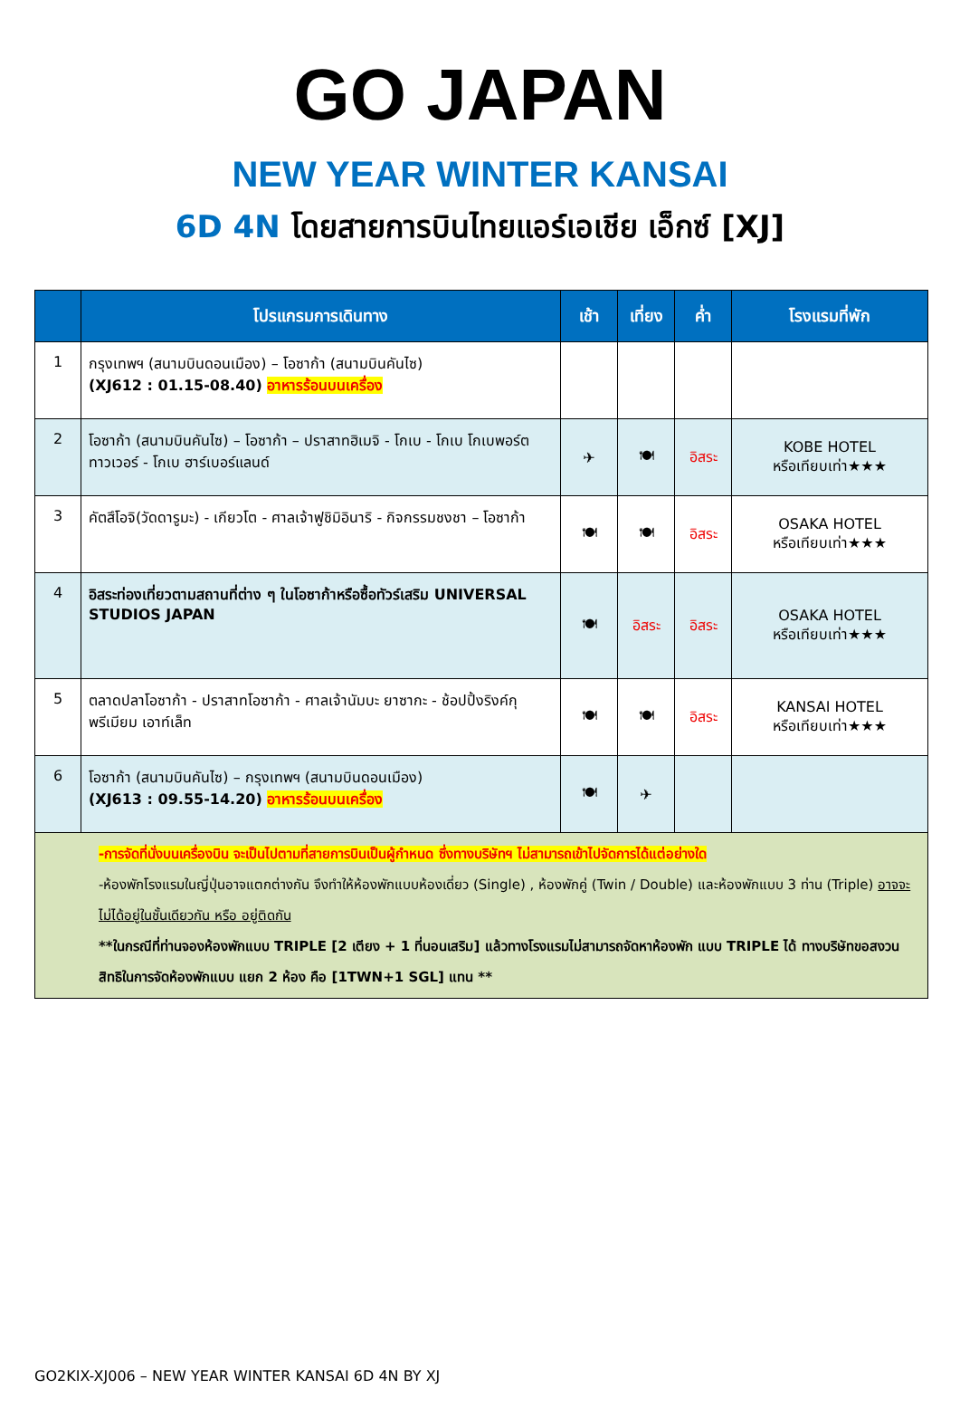GO JAPAN
NEW YEAR WINTER KANSAI
6D 4N โดยสายการบินไทยแอร์เอเชีย เอ็กซ์ [XJ]
| | โปรแกรมการเดินทาง | เช้า | เที่ยง | ค่ำ | โรงแรมที่พัก |
| --- | --- | --- | --- | --- | --- |
| 1 | กรุงเทพฯ (สนามบินดอนเมือง) – โอซาก้า (สนามบินคันไซ) (XJ612 : 01.15-08.40) อาหารร้อนบนเครื่อง | | | | |
| 2 | โอซาก้า (สนามบินคันไซ) – โอซาก้า – ปราสาทฮิเมจิ - โกเบ - โกเบ โกเบพอร์ตทาวเวอร์ - โกเบ ฮาร์เบอร์แลนด์ | ✈ | 🍽 | อิสระ | KOBE HOTEL หรือเทียบเท่า★★★ |
| 3 | คัตสึโอจิ(วัดดารูมะ) - เกียวโต - ศาลเจ้าฟูชิมิอินาริ - กิจกรรมชงชา – โอซาก้า | 🍽 | 🍽 | อิสระ | OSAKA HOTEL หรือเทียบเท่า★★★ |
| 4 | อิสระท่องเที่ยวตามสถานที่ต่าง ๆ ในโอซาก้าหรือซื้อทัวร์เสริม UNIVERSAL STUDIOS JAPAN | 🍽 | อิสระ | อิสระ | OSAKA HOTEL หรือเทียบเท่า★★★ |
| 5 | ตลาดปลาโอซาก้า - ปราสาทโอซาก้า - ศาลเจ้านัมบะ ยาซากะ - ช้อปปิ้งริงค์กุ พรีเมียม เอาท์เล็ท | 🍽 | 🍽 | อิสระ | KANSAI HOTEL หรือเทียบเท่า★★★ |
| 6 | โอซาก้า (สนามบินคันไซ) – กรุงเทพฯ (สนามบินดอนเมือง) (XJ613 : 09.55-14.20) อาหารร้อนบนเครื่อง | 🍽 | ✈ | | |
| -การจัดที่นั่งบนเครื่องบิน จะเป็นไปตามที่สายการบินเป็นผู้กำหนด ซึ่งทางบริษัทฯ ไม่สามารถเข้าไปจัดการได้แต่อย่างใด -ห้องพักโรงแรมในญี่ปุ่นอาจแตกต่างกัน จึงทำให้ห้องพักแบบห้องเดี่ยว (Single) , ห้องพักคู่ (Twin / Double) และห้องพักแบบ 3 ท่าน (Triple) อาจจะไม่ได้อยู่ในชั้นเดียวกัน หรือ อยู่ติดกัน **ในกรณีที่ท่านจองห้องพักแบบ TRIPLE [2 เตียง + 1 ที่นอนเสริม] แล้วทางโรงแรมไม่สามารถจัดหาห้องพัก แบบ TRIPLE ได้ ทางบริษัทขอสงวนสิทธิในการจัดห้องพักแบบ แยก 2 ห้อง คือ [1TWN+1 SGL] แทน ** | | | | | |
GO2KIX-XJ006 – NEW YEAR WINTER KANSAI 6D 4N BY XJ